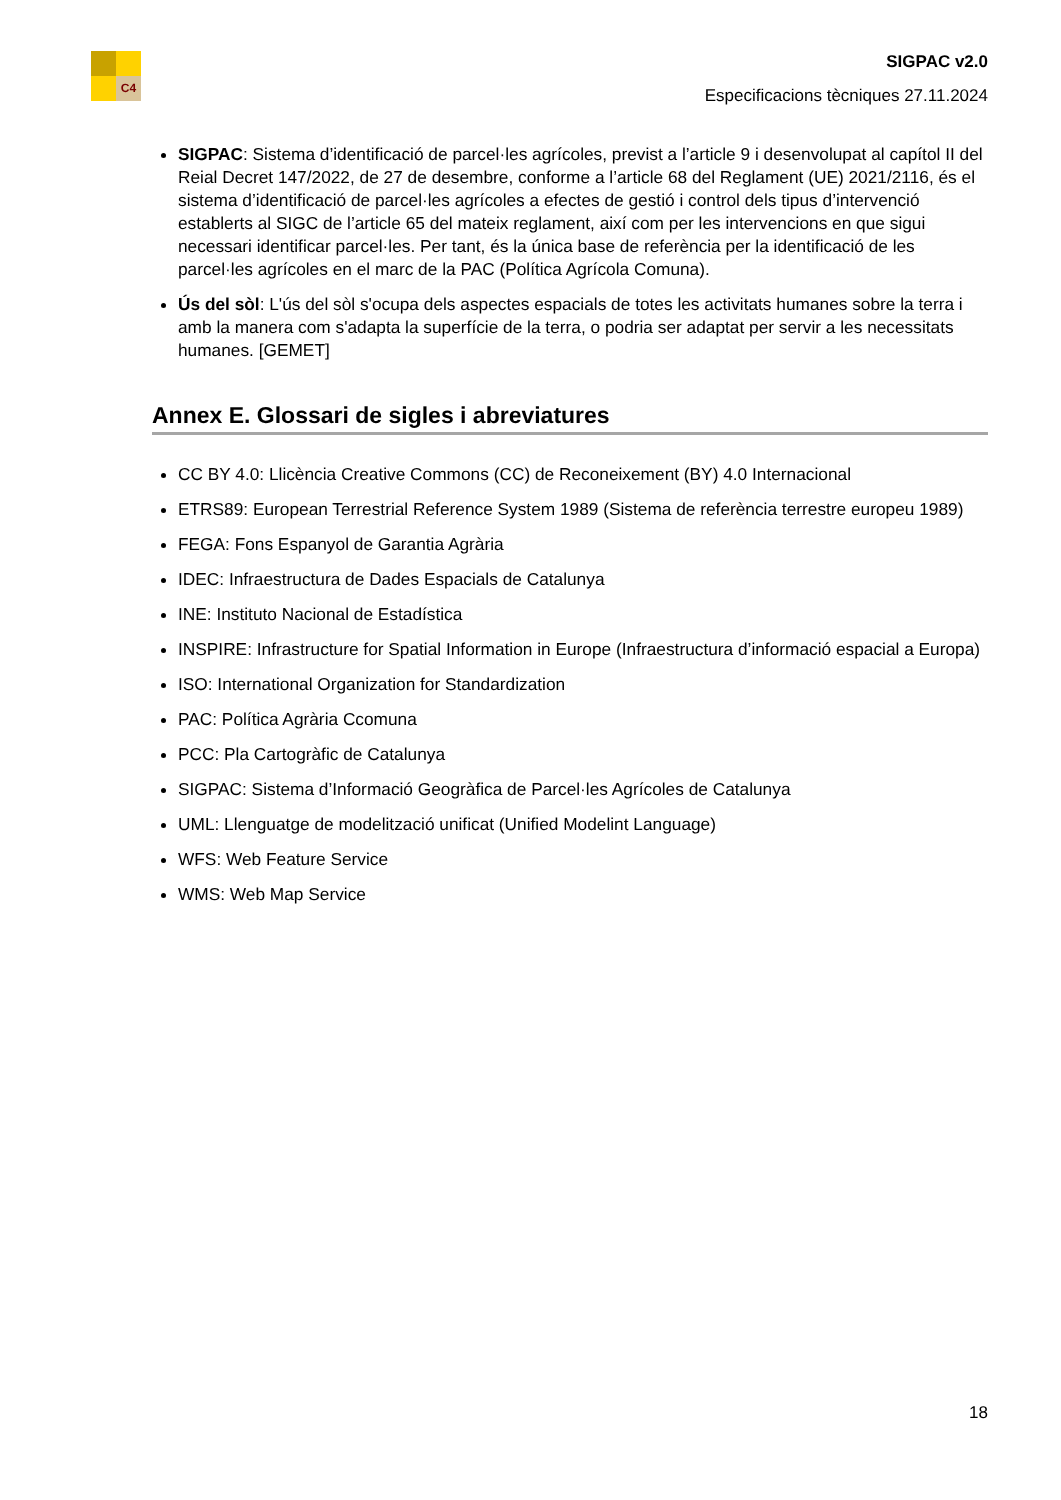C4
SIGPAC v2.0
Especificacions tècniques 27.11.2024
SIGPAC: Sistema d’identificació de parcel·les agrícoles, previst a l’article 9 i desenvolupat al capítol II del Reial Decret 147/2022, de 27 de desembre, conforme a l’article 68 del Reglament (UE) 2021/2116, és el sistema d’identificació de parcel·les agrícoles a efectes de gestió i control dels tipus d’intervenció establerts al SIGC de l’article 65 del mateix reglament, així com per les intervencions en que sigui necessari identificar parcel·les. Per tant, és la única base de referència per la identificació de les parcel·les agrícoles en el marc de la PAC (Política Agrícola Comuna).
Ús del sòl: L'ús del sòl s'ocupa dels aspectes espacials de totes les activitats humanes sobre la terra i amb la manera com s'adapta la superfície de la terra, o podria ser adaptat per servir a les necessitats humanes. [GEMET]
Annex E. Glossari de sigles i abreviatures
CC BY 4.0: Llicència Creative Commons (CC) de Reconeixement (BY) 4.0 Internacional
ETRS89: European Terrestrial Reference System 1989 (Sistema de referència terrestre europeu 1989)
FEGA: Fons Espanyol de Garantia Agrària
IDEC: Infraestructura de Dades Espacials de Catalunya
INE: Instituto Nacional de Estadística
INSPIRE: Infrastructure for Spatial Information in Europe (Infraestructura d’informació espacial a Europa)
ISO: International Organization for Standardization
PAC: Política Agrària Ccomuna
PCC: Pla Cartogràfic de Catalunya
SIGPAC: Sistema d’Informació Geogràfica de Parcel·les Agrícoles de Catalunya
UML: Llenguatge de modelització unificat (Unified Modelint Language)
WFS: Web Feature Service
WMS: Web Map Service
18